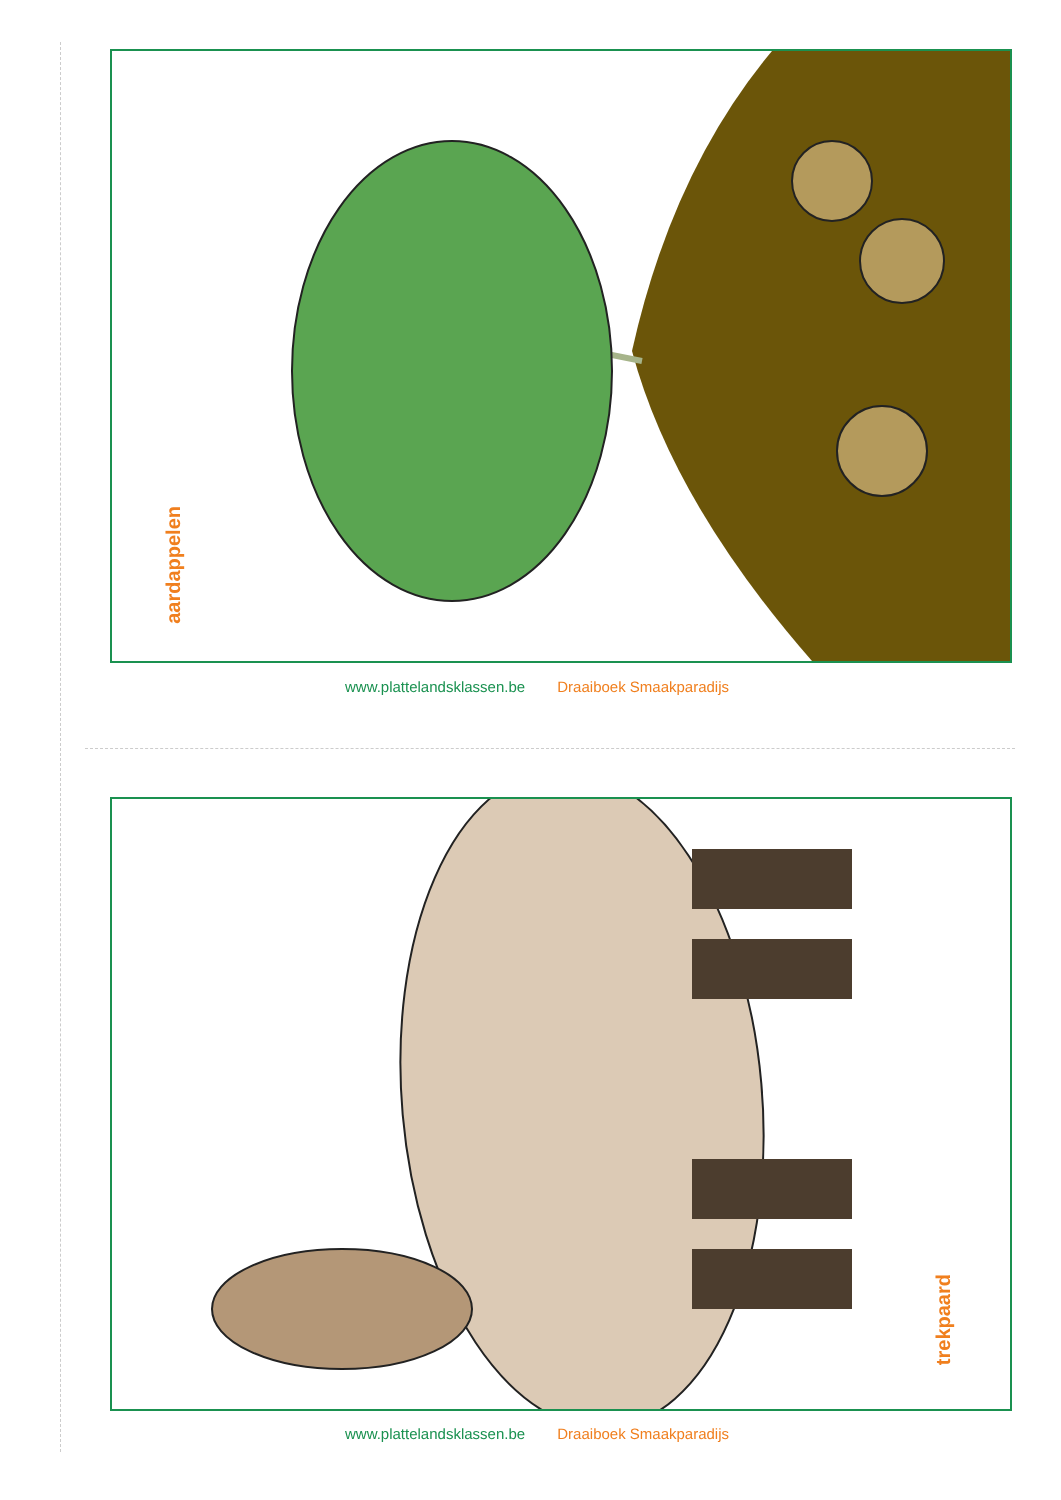aardappelen
www.plattelandsklassen.be Draaiboek Smaakparadijs
trekpaard
www.plattelandsklassen.be Draaiboek Smaakparadijs